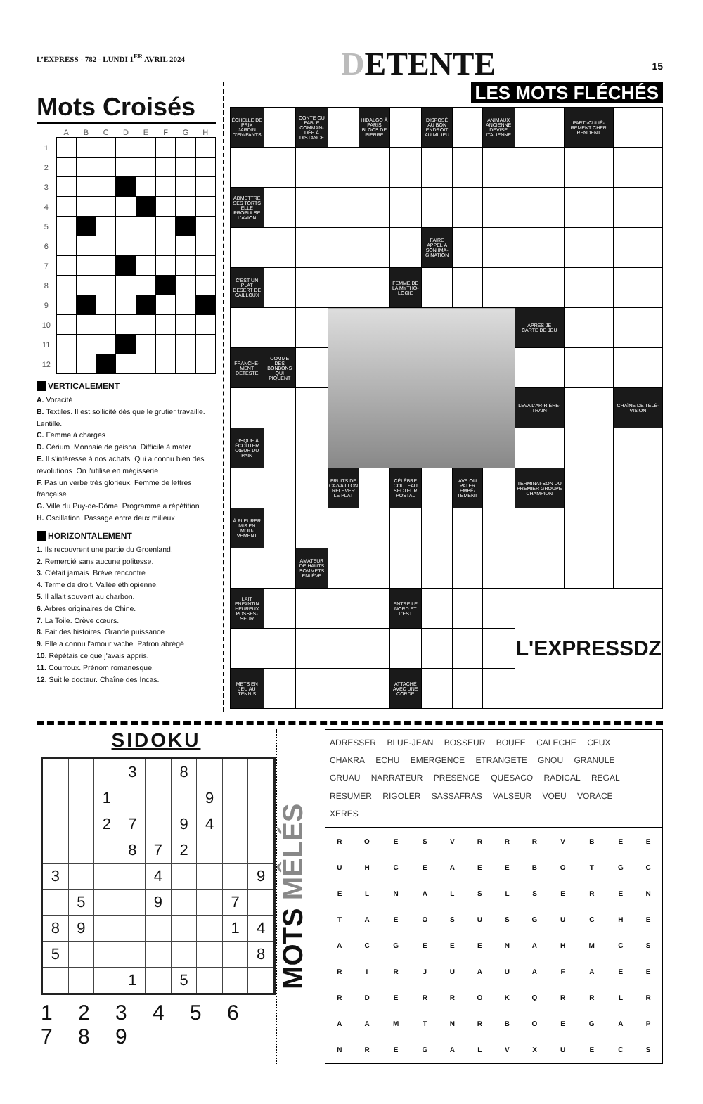L’EXPRESS - 782 - LUNDI 1<sup>ER</sup> AVRIL 2024
DETENTE
15
Mots Croisés
| | A | B | C | D | E | F | G | H |
| --- | --- | --- | --- | --- | --- | --- | --- | --- |
| 1 | | | | | | | | |
| 2 | | | | | | | | |
| 3 | | | | | | | | |
| 4 | | | | | | | | |
| 5 | | | | | | | | |
| 6 | | | | | | | | |
| 7 | | | | | | | | |
| 8 | | | | | | | | |
| 9 | | | | | | | | |
| 10 | | | | | | | | |
| 11 | | | | | | | | |
| 12 | | | | | | | | |
VERTICALEMENT
A. Voracité.
B. Textiles. Il est sollicité dès que le grutier travaille. Lentille.
C. Femme à charges.
D. Cérium. Monnaie de geisha. Difficile à mater.
E. Il s'intéresse à nos achats. Qui a connu bien des révolutions. On l'utilise en mégisserie.
F. Pas un verbe très glorieux. Femme de lettres française.
G. Ville du Puy-de-Dôme. Programme à répétition.
H. Oscillation. Passage entre deux milieux.
HORIZONTALEMENT
1. Ils recouvrent une partie du Groenland.
2. Remercié sans aucune politesse.
3. C'était jamais. Brève rencontre.
4. Terme de droit. Vallée éthiopienne.
5. Il allait souvent au charbon.
6. Arbres originaires de Chine.
7. La Toile. Crève cœurs.
8. Fait des histoires. Grande puissance.
9. Elle a connu l'amour vache. Patron abrégé.
10. Répétais ce que j'avais appris.
11. Courroux. Prénom romanesque.
12. Suit le docteur. Chaîne des Incas.
LES MOTS FLÉCHÉS
| ÉCHELLE DE PRIX JARDIN D'EN-FANTS | | CONTE OU FABLE COMMAN-DÉE À DISTANCE | | HIDALGO À PARIS BLOCS DE PIERRE | | DISPOSÉ AU BON ENDROIT AU MILIEU | | ANIMAUX ANCIENNE DEVISE ITALIENNE | | PARTI-CULIÈ-REMENT CHER RENDENT | |
| ADMETTRE SES TORTS ELLE PROPULSE L'AVION | | | | | | | | | | | |
| | | | | | | FAIRE APPEL À SON IMA-GINATION | | | | | |
| C'EST UN PLAT DÉSERT DE CAILLOUX | | | | | FEMME DE LA MYTHO-LOGIE | | | | | | |
| | | | | | | | | | APRÈS JE CARTE DE JEU | | |
| FRANCHE-MENT DÉTESTÉ | COMME DES BONBONS QUI PIQUENT | | | | | | | | | | |
| | | | | | | | | | LEVA L'AR-RIÈRE-TRAIN | | CHAÎNE DE TÉLÉ-VISION |
| DISQUE À ÉCOUTER CŒUR DU PAIN | | | | | | | | | | | |
| | | | FRUITS DE CA-VAILLON RELEVER LE PLAT | | CÉLÈBRE COUTEAU SECTEUR POSTAL | | AVE OU PATER EMBÊ-TEMENT | | TERMINAI-SON DU PREMIER GROUPE CHAMPION | | |
| À PLEURER MIS EN MOU-VEMENT | | | | | | | | | | | |
| | | AMATEUR DE HAUTS SOMMETS ENLÈVE | | | | | | | | | |
| LAIT ENFANTIN HEUREUX POSSES-SEUR | | | | | ENTRE LE NORD ET L'EST | | | | L'EXPRESSDZ | | |
| METS EN JEU AU TENNIS | | | | | ATTACHÉ AVEC UNE CORDE | | | | | | |
SIDOKU
| | | | 3 | | 8 | | | |
| | | 1 | | | | 9 | | |
| | | 2 | 7 | | 9 | 4 | | |
| | | | 8 | 7 | 2 | | | |
| 3 | | | | 4 | | | | 9 |
| | 5 | | | 9 | | | 7 | |
| 8 | 9 | | | | | | 1 | 4 |
| 5 | | | | | | | | 8 |
| | | | 1 | | 5 | | | |
1 2 3 4 5 6 7 8 9
MOTS MÊLÉS
ADRESSER BLUE-JEAN BOSSEUR BOUEE CALECHE CEUX CHAKRA ECHU EMERGENCE ETRANGETE GNOU GRANULE GRUAU NARRATEUR PRESENCE QUESACO RADICAL REGAL RESUMER RIGOLER SASSAFRAS VALSEUR VOEU VORACE XERES
| R | O | E | S | V | R | R | R | V | B | E | E |
| U | H | C | E | A | E | E | B | O | T | G | C |
| E | L | N | A | L | S | L | S | E | R | E | N |
| T | A | E | O | S | U | S | G | U | C | H | E |
| A | C | G | E | E | E | N | A | H | M | C | S |
| R | I | R | J | U | A | U | A | F | A | E | E |
| R | D | E | R | R | O | K | Q | R | R | L | R |
| A | A | M | T | N | R | B | O | E | G | A | P |
| N | R | E | G | A | L | V | X | U | E | C | S |